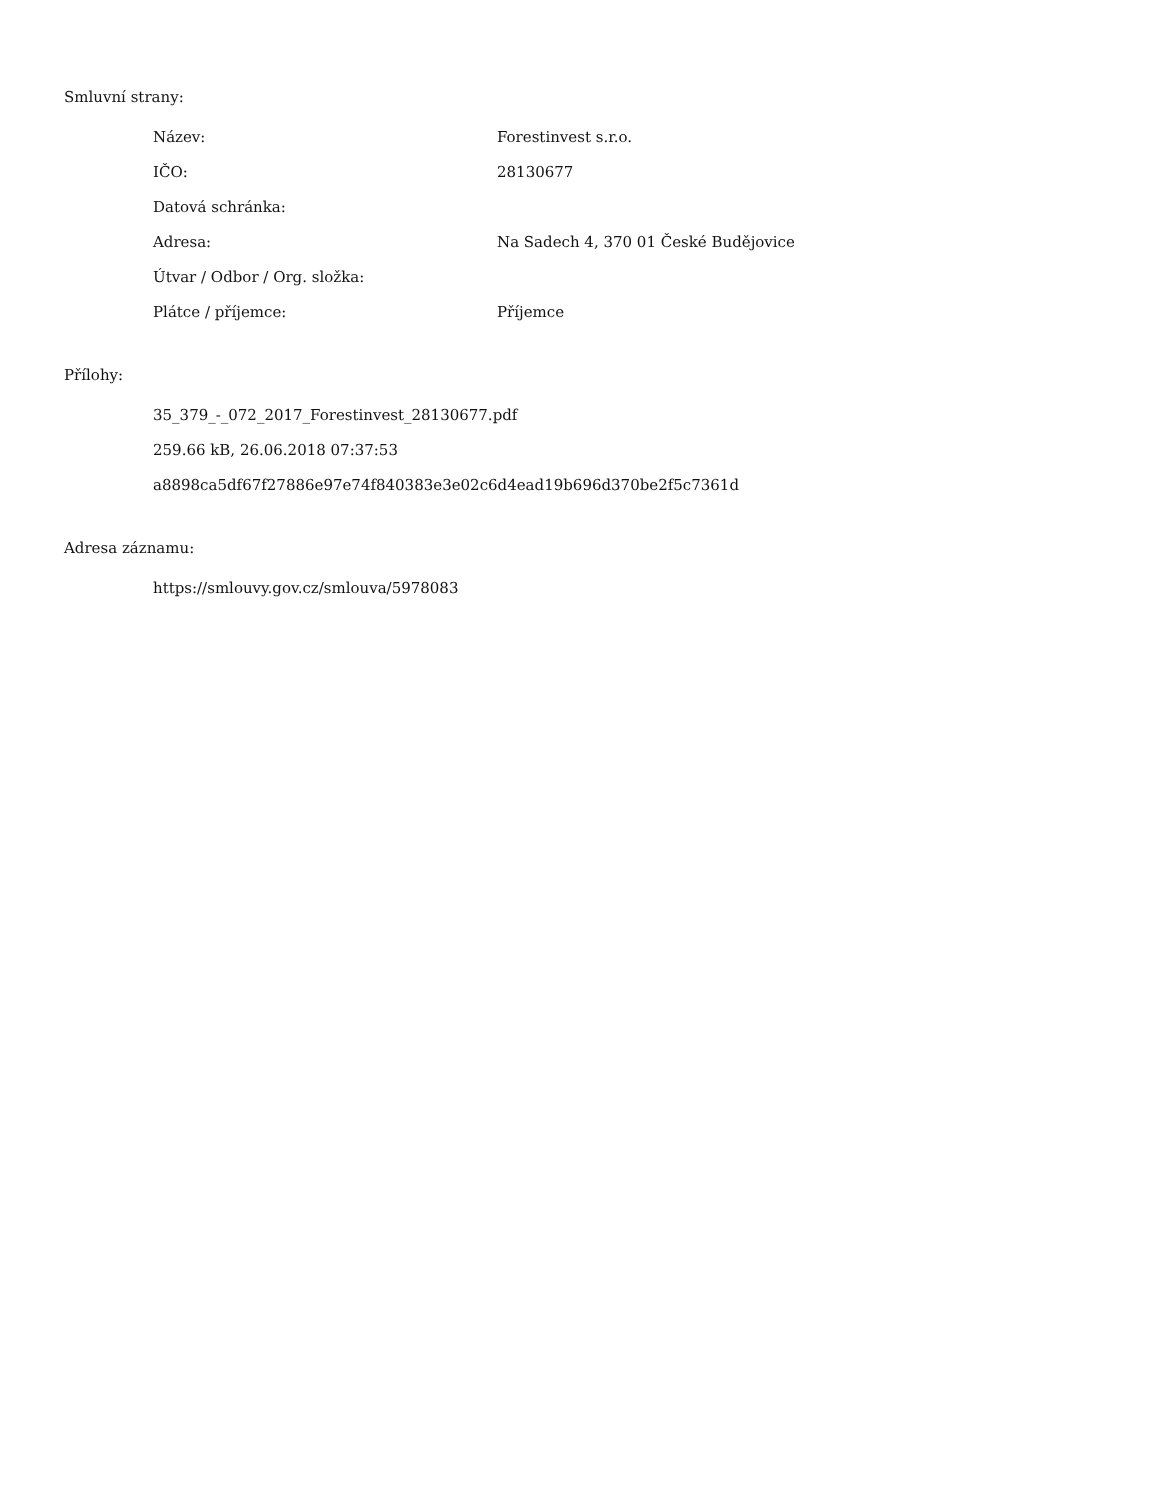Smluvní strany:
| Název: | Forestinvest s.r.o. |
| IČO: | 28130677 |
| Datová schránka: | |
| Adresa: | Na Sadech 4, 370 01 České Budějovice |
| Útvar / Odbor / Org. složka: | |
| Plátce / příjemce: | Příjemce |
Přílohy:
35_379_-_072_2017_Forestinvest_28130677.pdf
259.66 kB, 26.06.2018 07:37:53
a8898ca5df67f27886e97e74f840383e3e02c6d4ead19b696d370be2f5c7361d
Adresa záznamu:
https://smlouvy.gov.cz/smlouva/5978083